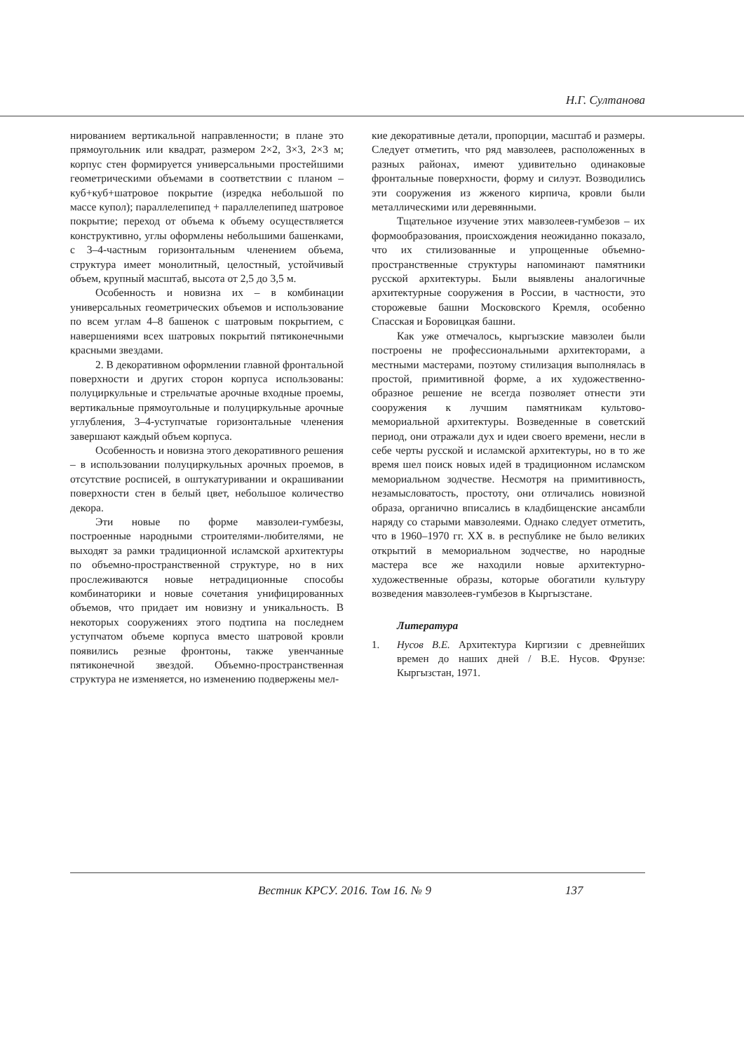Н.Г. Султанова
нированием вертикальной направленности; в плане это прямоугольник или квадрат, размером 2×2, 3×3, 2×3 м; корпус стен формируется универсальными простейшими геометрическими объемами в соответствии с планом – куб+куб+шатровое покрытие (изредка небольшой по массе купол); параллелепипед + параллелепипед шатровое покрытие; переход от объема к объему осуществляется конструктивно, углы оформлены небольшими башенками, с 3–4-частным горизонтальным членением объема, структура имеет монолитный, целостный, устойчивый объем, крупный масштаб, высота от 2,5 до 3,5 м.
Особенность и новизна их – в комбинации универсальных геометрических объемов и использование по всем углам 4–8 башенок с шатровым покрытием, с навершениями всех шатровых покрытий пятиконечными красными звездами.
2. В декоративном оформлении главной фронтальной поверхности и других сторон корпуса использованы: полуциркульные и стрельчатые арочные входные проемы, вертикальные прямоугольные и полуциркульные арочные углубления, 3–4-уступчатые горизонтальные членения завершают каждый объем корпуса.
Особенность и новизна этого декоративного решения – в использовании полуциркульных арочных проемов, в отсутствие росписей, в оштукатуривании и окрашивании поверхности стен в белый цвет, небольшое количество декора.
Эти новые по форме мавзолеи-гумбезы, построенные народными строителями-любителями, не выходят за рамки традиционной исламской архитектуры по объемно-пространственной структуре, но в них прослеживаются новые нетрадиционные способы комбинаторики и новые сочетания унифицированных объемов, что придает им новизну и уникальность. В некоторых сооружениях этого подтипа на последнем уступчатом объеме корпуса вместо шатровой кровли появились резные фронтоны, также увенчанные пятиконечной звездой. Объемно-пространственная структура не изменяется, но изменению подвержены мел-
кие декоративные детали, пропорции, масштаб и размеры. Следует отметить, что ряд мавзолеев, расположенных в разных районах, имеют удивительно одинаковые фронтальные поверхности, форму и силуэт. Возводились эти сооружения из жженого кирпича, кровли были металлическими или деревянными.
Тщательное изучение этих мавзолеев-гумбезов – их формообразования, происхождения неожиданно показало, что их стилизованные и упрощенные объемно-пространственные структуры напоминают памятники русской архитектуры. Были выявлены аналогичные архитектурные сооружения в России, в частности, это сторожевые башни Московского Кремля, особенно Спасская и Боровицкая башни.
Как уже отмечалось, кыргызские мавзолеи были построены не профессиональными архитекторами, а местными мастерами, поэтому стилизация выполнялась в простой, примитивной форме, а их художественно-образное решение не всегда позволяет отнести эти сооружения к лучшим памятникам культово-мемориальной архитектуры. Возведенные в советский период, они отражали дух и идеи своего времени, несли в себе черты русской и исламской архитектуры, но в то же время шел поиск новых идей в традиционном исламском мемориальном зодчестве. Несмотря на примитивность, незамысловатость, простоту, они отличались новизной образа, органично вписались в кладбищенские ансамбли наряду со старыми мавзолеями. Однако следует отметить, что в 1960–1970 гг. XX в. в республике не было великих открытий в мемориальном зодчестве, но народные мастера все же находили новые архитектурно-художественные образы, которые обогатили культуру возведения мавзолеев-гумбезов в Кыргызстане.
Литература
1. Нусов В.Е. Архитектура Киргизии с древнейших времен до наших дней / В.Е. Нусов. Фрунзе: Кыргызстан, 1971.
Вестник КРСУ. 2016. Том 16. № 9 137